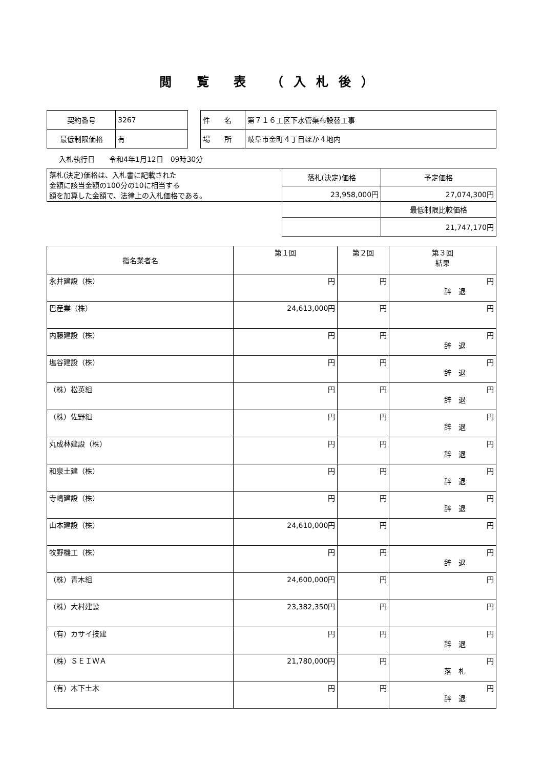閲 覧 表 （入札後）
| 契約番号 | 3267 |
| 最低制限価格 | 有 |
| 件 名 | 第７１６工区下水管渠布設替工事 |
| 場 所 | 岐阜市金町４丁目ほか４地内 |
入札執行日　　令和4年1月12日　09時30分
| 落札(決定)価格は、入札書に記載された 金額に該当金額の100分の10に相当する 額を加算した金額で、法律上の入札価格である。 | 落札(決定)価格 | 予定価格 |
| | 23,958,000円 | 27,074,300円 |
| | | 最低制限比較価格 |
| | | 21,747,170円 |
| 指名業者名 | 第１回 | 第２回 | 第３回 結果 |
| --- | --- | --- | --- |
| 永井建設（株） | 円 | 円 | 円 辞 退 |
| 巴産業（株） | 24,613,000円 | 円 | 円 |
| 内藤建設（株） | 円 | 円 | 円 辞 退 |
| 塩谷建設（株） | 円 | 円 | 円 辞 退 |
| （株）松英組 | 円 | 円 | 円 辞 退 |
| （株）佐野組 | 円 | 円 | 円 辞 退 |
| 丸成林建設（株） | 円 | 円 | 円 辞 退 |
| 和泉土建（株） | 円 | 円 | 円 辞 退 |
| 寺嶋建設（株） | 円 | 円 | 円 辞 退 |
| 山本建設（株） | 24,610,000円 | 円 | 円 |
| 牧野機工（株） | 円 | 円 | 円 辞 退 |
| （株）青木組 | 24,600,000円 | 円 | 円 |
| （株）大村建設 | 23,382,350円 | 円 | 円 |
| （有）カサイ技建 | 円 | 円 | 円 辞 退 |
| （株）ＳＥＩＷＡ | 21,780,000円 | 円 | 円 落 札 |
| （有）木下土木 | 円 | 円 | 円 辞 退 |